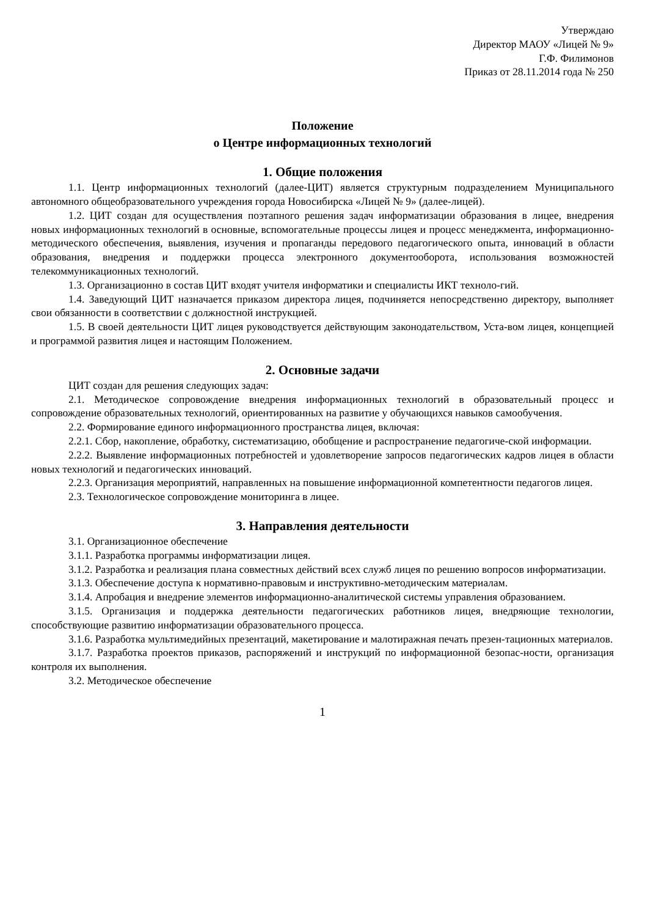Утверждаю
Директор МАОУ «Лицей № 9»
Г.Ф. Филимонов
Приказ от 28.11.2014 года № 250
Положение
о Центре информационных технологий
1. Общие положения
1.1. Центр информационных технологий (далее-ЦИТ) является структурным подразделением Муниципального автономного общеобразовательного учреждения города Новосибирска «Лицей № 9» (далее-лицей).
1.2. ЦИТ создан для осуществления поэтапного решения задач информатизации образования в лицее, внедрения новых информационных технологий в основные, вспомогательные процессы лицея и процесс менеджмента, информационно-методического обеспечения, выявления, изучения и пропаганды передового педагогического опыта, инноваций в области образования, внедрения и поддержки процесса электронного документооборота, использования возможностей телекоммуникационных технологий.
1.3. Организационно в состав ЦИТ входят учителя информатики и специалисты ИКТ техноло-гий.
1.4. Заведующий ЦИТ назначается приказом директора лицея, подчиняется непосредственно директору, выполняет свои обязанности в соответствии с должностной инструкцией.
1.5. В своей деятельности ЦИТ лицея руководствуется действующим законодательством, Уста-вом лицея, концепцией и программой развития лицея и настоящим Положением.
2. Основные задачи
ЦИТ создан для решения следующих задач:
2.1. Методическое сопровождение внедрения информационных технологий в образовательный процесс и сопровождение образовательных технологий, ориентированных на развитие у обучающихся навыков самообучения.
2.2. Формирование единого информационного пространства лицея, включая:
2.2.1. Сбор, накопление, обработку, систематизацию, обобщение и распространение педагогиче-ской информации.
2.2.2. Выявление информационных потребностей и удовлетворение запросов педагогических кадров лицея в области новых технологий и педагогических инноваций.
2.2.3. Организация мероприятий, направленных на повышение информационной компетентности педагогов лицея.
2.3. Технологическое сопровождение мониторинга в лицее.
3. Направления деятельности
3.1. Организационное обеспечение
3.1.1. Разработка программы информатизации лицея.
3.1.2. Разработка и реализация плана совместных действий всех служб лицея по решению вопросов информатизации.
3.1.3. Обеспечение доступа к нормативно-правовым и инструктивно-методическим материалам.
3.1.4. Апробация и внедрение элементов информационно-аналитической системы управления образованием.
3.1.5. Организация и поддержка деятельности педагогических работников лицея, внедряющие технологии, способствующие развитию информатизации образовательного процесса.
3.1.6. Разработка мультимедийных презентаций, макетирование и малотиражная печать презен-тационных материалов.
3.1.7. Разработка проектов приказов, распоряжений и инструкций по информационной безопас-ности, организация контроля их выполнения.
3.2. Методическое обеспечение
1